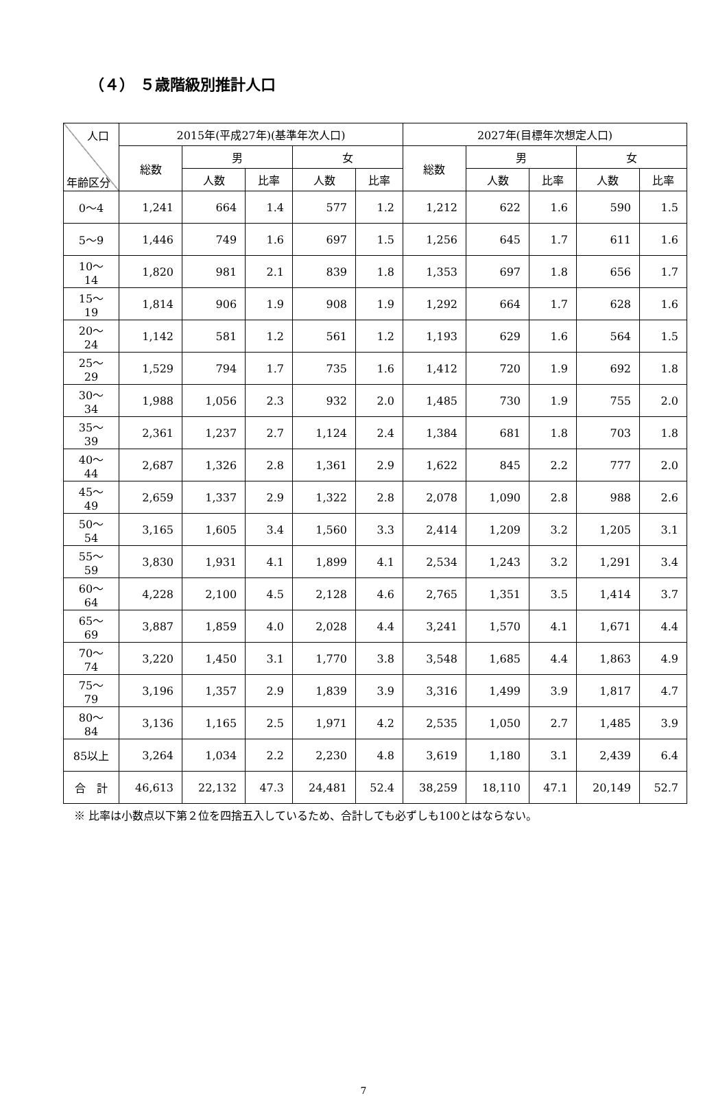（４） ５歳階級別推計人口
| 人口 年齢区分 | 2015年(平成27年)(基準年次人口) | | | | | 2027年(目標年次想定人口) | | | | |
| --- | --- | --- | --- | --- | --- | --- | --- | --- | --- | --- |
| | 総数 | 男 | | 女 | | 総数 | 男 | | 女 | |
| | | 人数 | 比率 | 人数 | 比率 | | 人数 | 比率 | 人数 | 比率 |
| 0～4 | 1,241 | 664 | 1.4 | 577 | 1.2 | 1,212 | 622 | 1.6 | 590 | 1.5 |
| 5～9 | 1,446 | 749 | 1.6 | 697 | 1.5 | 1,256 | 645 | 1.7 | 611 | 1.6 |
| 10～14 | 1,820 | 981 | 2.1 | 839 | 1.8 | 1,353 | 697 | 1.8 | 656 | 1.7 |
| 15～19 | 1,814 | 906 | 1.9 | 908 | 1.9 | 1,292 | 664 | 1.7 | 628 | 1.6 |
| 20～24 | 1,142 | 581 | 1.2 | 561 | 1.2 | 1,193 | 629 | 1.6 | 564 | 1.5 |
| 25～29 | 1,529 | 794 | 1.7 | 735 | 1.6 | 1,412 | 720 | 1.9 | 692 | 1.8 |
| 30～34 | 1,988 | 1,056 | 2.3 | 932 | 2.0 | 1,485 | 730 | 1.9 | 755 | 2.0 |
| 35～39 | 2,361 | 1,237 | 2.7 | 1,124 | 2.4 | 1,384 | 681 | 1.8 | 703 | 1.8 |
| 40～44 | 2,687 | 1,326 | 2.8 | 1,361 | 2.9 | 1,622 | 845 | 2.2 | 777 | 2.0 |
| 45～49 | 2,659 | 1,337 | 2.9 | 1,322 | 2.8 | 2,078 | 1,090 | 2.8 | 988 | 2.6 |
| 50～54 | 3,165 | 1,605 | 3.4 | 1,560 | 3.3 | 2,414 | 1,209 | 3.2 | 1,205 | 3.1 |
| 55～59 | 3,830 | 1,931 | 4.1 | 1,899 | 4.1 | 2,534 | 1,243 | 3.2 | 1,291 | 3.4 |
| 60～64 | 4,228 | 2,100 | 4.5 | 2,128 | 4.6 | 2,765 | 1,351 | 3.5 | 1,414 | 3.7 |
| 65～69 | 3,887 | 1,859 | 4.0 | 2,028 | 4.4 | 3,241 | 1,570 | 4.1 | 1,671 | 4.4 |
| 70～74 | 3,220 | 1,450 | 3.1 | 1,770 | 3.8 | 3,548 | 1,685 | 4.4 | 1,863 | 4.9 |
| 75～79 | 3,196 | 1,357 | 2.9 | 1,839 | 3.9 | 3,316 | 1,499 | 3.9 | 1,817 | 4.7 |
| 80～84 | 3,136 | 1,165 | 2.5 | 1,971 | 4.2 | 2,535 | 1,050 | 2.7 | 1,485 | 3.9 |
| 85以上 | 3,264 | 1,034 | 2.2 | 2,230 | 4.8 | 3,619 | 1,180 | 3.1 | 2,439 | 6.4 |
| 合 計 | 46,613 | 22,132 | 47.3 | 24,481 | 52.4 | 38,259 | 18,110 | 47.1 | 20,149 | 52.7 |
※ 比率は小数点以下第２位を四捨五入しているため、合計しても必ずしも100とはならない。
7